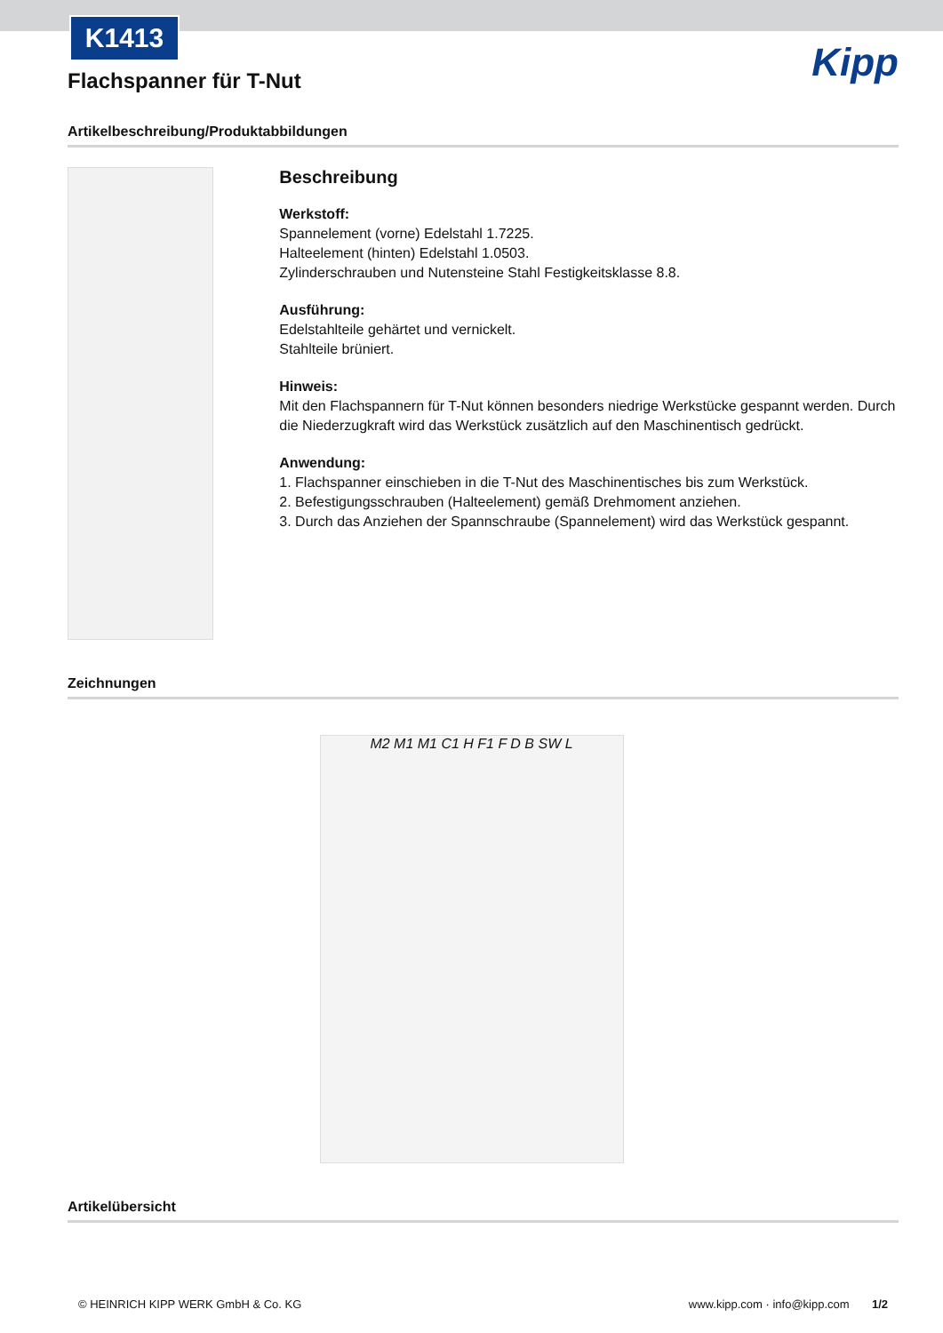K1413
Kipp
Flachspanner für T-Nut
Artikelbeschreibung/Produktabbildungen
Beschreibung
Werkstoff:
Spannelement (vorne) Edelstahl 1.7225.
Halteelement (hinten) Edelstahl 1.0503.
Zylinderschrauben und Nutensteine Stahl Festigkeitsklasse 8.8.
Ausführung:
Edelstahlteile gehärtet und vernickelt.
Stahlteile brüniert.
Hinweis:
Mit den Flachspannern für T-Nut können besonders niedrige Werkstücke gespannt werden. Durch die Niederzugkraft wird das Werkstück zusätzlich auf den Maschinentisch gedrückt.
Anwendung:
1. Flachspanner einschieben in die T-Nut des Maschinentisches bis zum Werkstück.
2. Befestigungsschrauben (Halteelement) gemäß Drehmoment anziehen.
3. Durch das Anziehen der Spannschraube (Spannelement) wird das Werkstück gespannt.
Zeichnungen
M2 M1 M1 C1 H F1 F D B SW L
Artikelübersicht
© HEINRICH KIPP WERK GmbH & Co. KG www.kipp.com · info@kipp.com 1/2